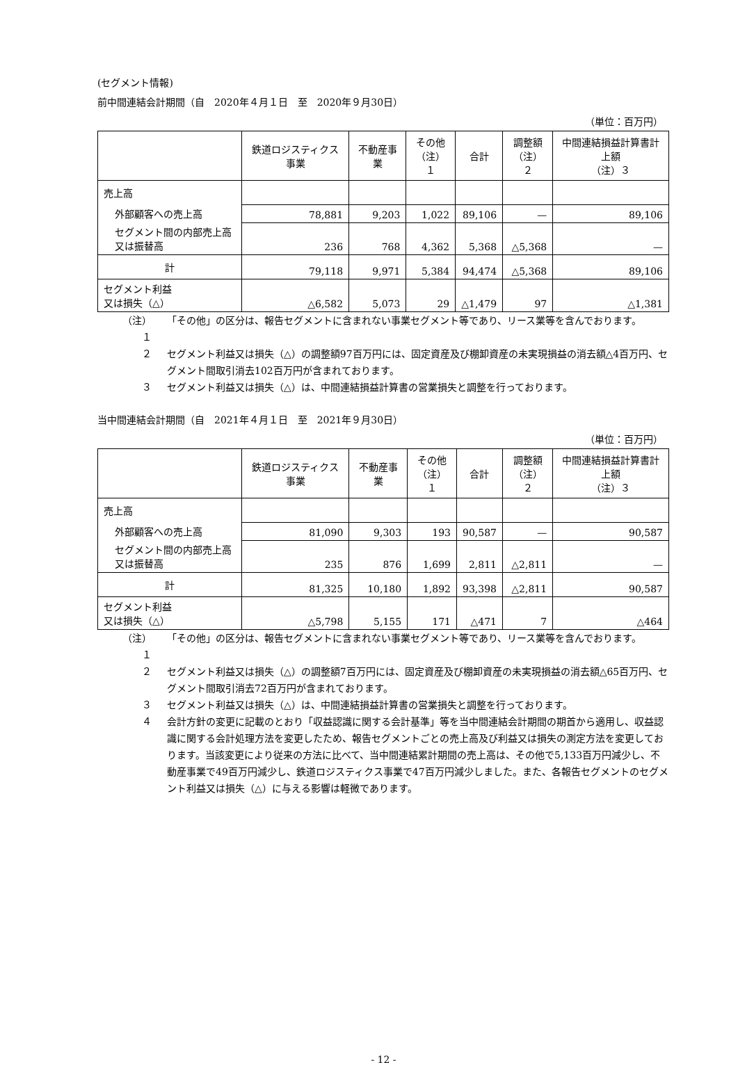(セグメント情報)
前中間連結会計期間（自　2020年４月１日　至　2020年９月30日）
（単位：百万円）
| | 鉄道ロジスティクス事業 | 不動産事業 | その他 （注）１ | 合計 | 調整額 （注）２ | 中間連結損益計算書計上額 （注）３ |
| --- | --- | --- | --- | --- | --- | --- |
| 売上高 | | | | | | |
| 外部顧客への売上高 | 78,881 | 9,203 | 1,022 | 89,106 | — | 89,106 |
| セグメント間の内部売上高又は振替高 | 236 | 768 | 4,362 | 5,368 | △5,368 | — |
| 計 | 79,118 | 9,971 | 5,384 | 94,474 | △5,368 | 89,106 |
| セグメント利益 又は損失（△） | △6,582 | 5,073 | 29 | △1,479 | 97 | △1,381 |
（注）１ 「その他」の区分は、報告セグメントに含まれない事業セグメント等であり、リース業等を含んでおります。
２ セグメント利益又は損失（△）の調整額97百万円には、固定資産及び棚卸資産の未実現損益の消去額△4百万円、セグメント間取引消去102百万円が含まれております。
３ セグメント利益又は損失（△）は、中間連結損益計算書の営業損失と調整を行っております。
当中間連結会計期間（自　2021年４月１日　至　2021年９月30日）
（単位：百万円）
| | 鉄道ロジスティクス事業 | 不動産事業 | その他 （注）１ | 合計 | 調整額 （注）２ | 中間連結損益計算書計上額 （注）３ |
| --- | --- | --- | --- | --- | --- | --- |
| 売上高 | | | | | | |
| 外部顧客への売上高 | 81,090 | 9,303 | 193 | 90,587 | — | 90,587 |
| セグメント間の内部売上高又は振替高 | 235 | 876 | 1,699 | 2,811 | △2,811 | — |
| 計 | 81,325 | 10,180 | 1,892 | 93,398 | △2,811 | 90,587 |
| セグメント利益 又は損失（△） | △5,798 | 5,155 | 171 | △471 | 7 | △464 |
（注）１ 「その他」の区分は、報告セグメントに含まれない事業セグメント等であり、リース業等を含んでおります。
２ セグメント利益又は損失（△）の調整額7百万円には、固定資産及び棚卸資産の未実現損益の消去額△65百万円、セグメント間取引消去72百万円が含まれております。
３ セグメント利益又は損失（△）は、中間連結損益計算書の営業損失と調整を行っております。
４ 会計方針の変更に記載のとおり「収益認識に関する会計基準」等を当中間連結会計期間の期首から適用し、収益認識に関する会計処理方法を変更したため、報告セグメントごとの売上高及び利益又は損失の測定方法を変更しております。当該変更により従来の方法に比べて、当中間連結累計期間の売上高は、その他で5,133百万円減少し、不動産事業で49百万円減少し、鉄道ロジスティクス事業で47百万円減少しました。また、各報告セグメントのセグメント利益又は損失（△）に与える影響は軽微であります。
- 12 -